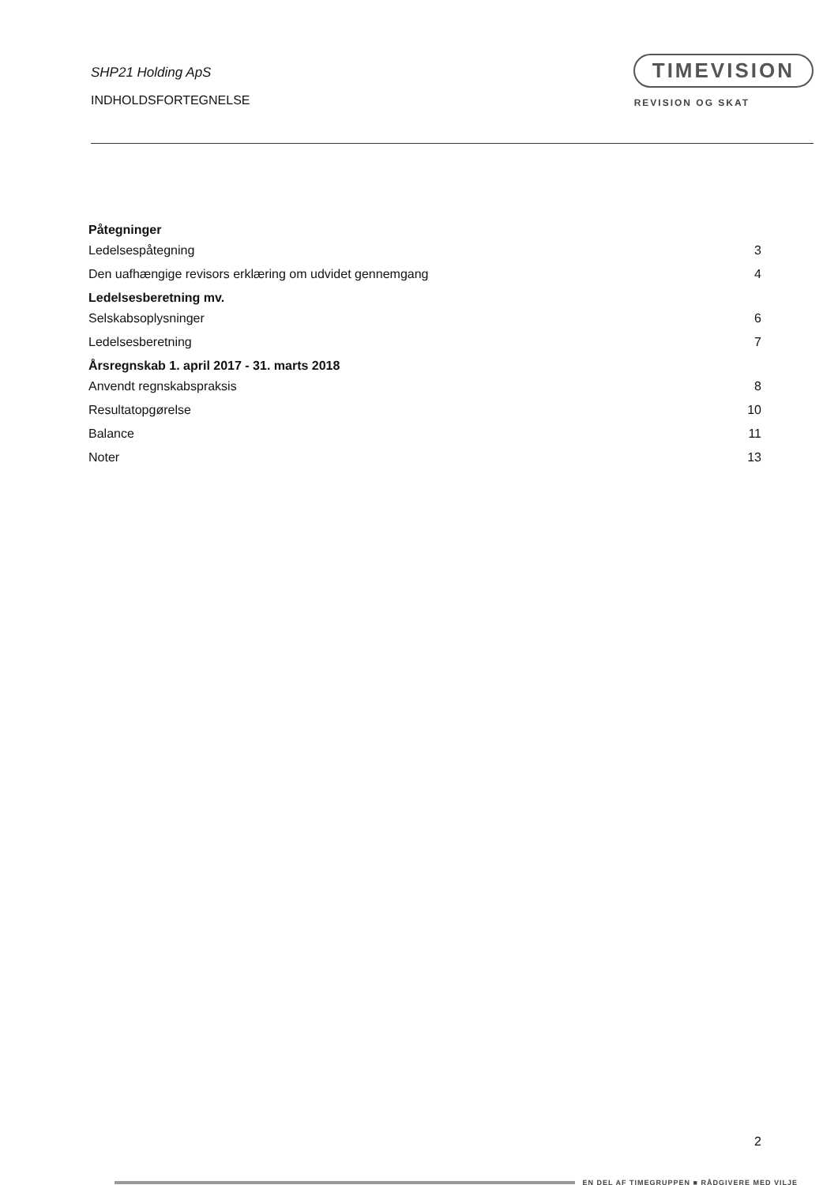SHP21 Holding ApS
INDHOLDSFORTEGNELSE
TIMEVISION
REVISION OG SKAT
Påtegninger
Ledelsespåtegning 3
Den uafhængige revisors erklæring om udvidet gennemgang 4
Ledelsesberetning mv.
Selskabsoplysninger 6
Ledelsesberetning 7
Årsregnskab 1. april 2017 - 31. marts 2018
Anvendt regnskabspraksis 8
Resultatopgørelse 10
Balance 11
Noter 13
2
EN DEL AF TIMEGRUPPEN ■ RÅDGIVERE MED VILJE